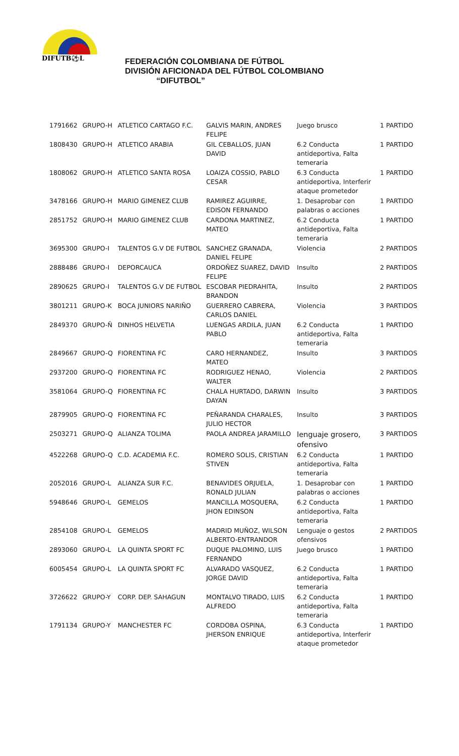DIFUTB⚽L
FEDERACIÓN COLOMBIANA DE FÚTBOL
DIVISIÓN AFICIONADA DEL FÚTBOL COLOMBIANO
“DIFUTBOL”
| 1791662 | GRUPO-H | ATLETICO CARTAGO F.C. | GALVIS MARIN, ANDRES FELIPE | Juego brusco | 1 PARTIDO |
| 1808430 | GRUPO-H | ATLETICO ARABIA | GIL CEBALLOS, JUAN DAVID | 6.2 Conducta antideportiva, Falta temeraria | 1 PARTIDO |
| 1808062 | GRUPO-H | ATLETICO SANTA ROSA | LOAIZA COSSIO, PABLO CESAR | 6.3 Conducta antideportiva, Interferir ataque prometedor | 1 PARTIDO |
| 3478166 | GRUPO-H | MARIO GIMENEZ CLUB | RAMIREZ AGUIRRE, EDISON FERNANDO | 1. Desaprobar con palabras o acciones | 1 PARTIDO |
| 2851752 | GRUPO-H | MARIO GIMENEZ CLUB | CARDONA MARTINEZ, MATEO | 6.2 Conducta antideportiva, Falta temeraria | 1 PARTIDO |
| 3695300 | GRUPO-I | TALENTOS G.V DE FUTBOL | SANCHEZ GRANADA, DANIEL FELIPE | Violencia | 2 PARTIDOS |
| 2888486 | GRUPO-I | DEPORCAUCA | ORDOÑEZ SUAREZ, DAVID FELIPE | Insulto | 2 PARTIDOS |
| 2890625 | GRUPO-I | TALENTOS G.V DE FUTBOL | ESCOBAR PIEDRAHITA, BRANDON | Insulto | 2 PARTIDOS |
| 3801211 | GRUPO-K | BOCA JUNIORS NARIÑO | GUERRERO CABRERA, CARLOS DANIEL | Violencia | 3 PARTIDOS |
| 2849370 | GRUPO-Ñ | DINHOS HELVETIA | LUENGAS ARDILA, JUAN PABLO | 6.2 Conducta antideportiva, Falta temeraria | 1 PARTIDO |
| 2849667 | GRUPO-Q | FIORENTINA FC | CARO HERNANDEZ, MATEO | Insulto | 3 PARTIDOS |
| 2937200 | GRUPO-Q | FIORENTINA FC | RODRIGUEZ HENAO, WALTER | Violencia | 2 PARTIDOS |
| 3581064 | GRUPO-Q | FIORENTINA FC | CHALA HURTADO, DARWIN DAYAN | Insulto | 3 PARTIDOS |
| 2879905 | GRUPO-Q | FIORENTINA FC | PEÑARANDA CHARALES, JULIO HECTOR | Insulto | 3 PARTIDOS |
| 2503271 | GRUPO-Q | ALIANZA TOLIMA | PAOLA ANDREA JARAMILLO | lenguaje grosero, ofensivo | 3 PARTIDOS |
| 4522268 | GRUPO-Q | C.D. ACADEMIA F.C. | ROMERO SOLIS, CRISTIAN STIVEN | 6.2 Conducta antideportiva, Falta temeraria | 1 PARTIDO |
| 2052016 | GRUPO-L | ALIANZA SUR F.C. | BENAVIDES ORJUELA, RONALD JULIAN | 1. Desaprobar con palabras o acciones | 1 PARTIDO |
| 5948646 | GRUPO-L | GEMELOS | MANCILLA MOSQUERA, JHON EDINSON | 6.2 Conducta antideportiva, Falta temeraria | 1 PARTIDO |
| 2854108 | GRUPO-L | GEMELOS | MADRID MUÑOZ, WILSON ALBERTO-ENTRANDOR | Lenguaje o gestos ofensivos | 2 PARTIDOS |
| 2893060 | GRUPO-L | LA QUINTA SPORT FC | DUQUE PALOMINO, LUIS FERNANDO | Juego brusco | 1 PARTIDO |
| 6005454 | GRUPO-L | LA QUINTA SPORT FC | ALVARADO VASQUEZ, JORGE DAVID | 6.2 Conducta antideportiva, Falta temeraria | 1 PARTIDO |
| 3726622 | GRUPO-Y | CORP. DEP. SAHAGUN | MONTALVO TIRADO, LUIS ALFREDO | 6.2 Conducta antideportiva, Falta temeraria | 1 PARTIDO |
| 1791134 | GRUPO-Y | MANCHESTER FC | CORDOBA OSPINA, JHERSON ENRIQUE | 6.3 Conducta antideportiva, Interferir ataque prometedor | 1 PARTIDO |